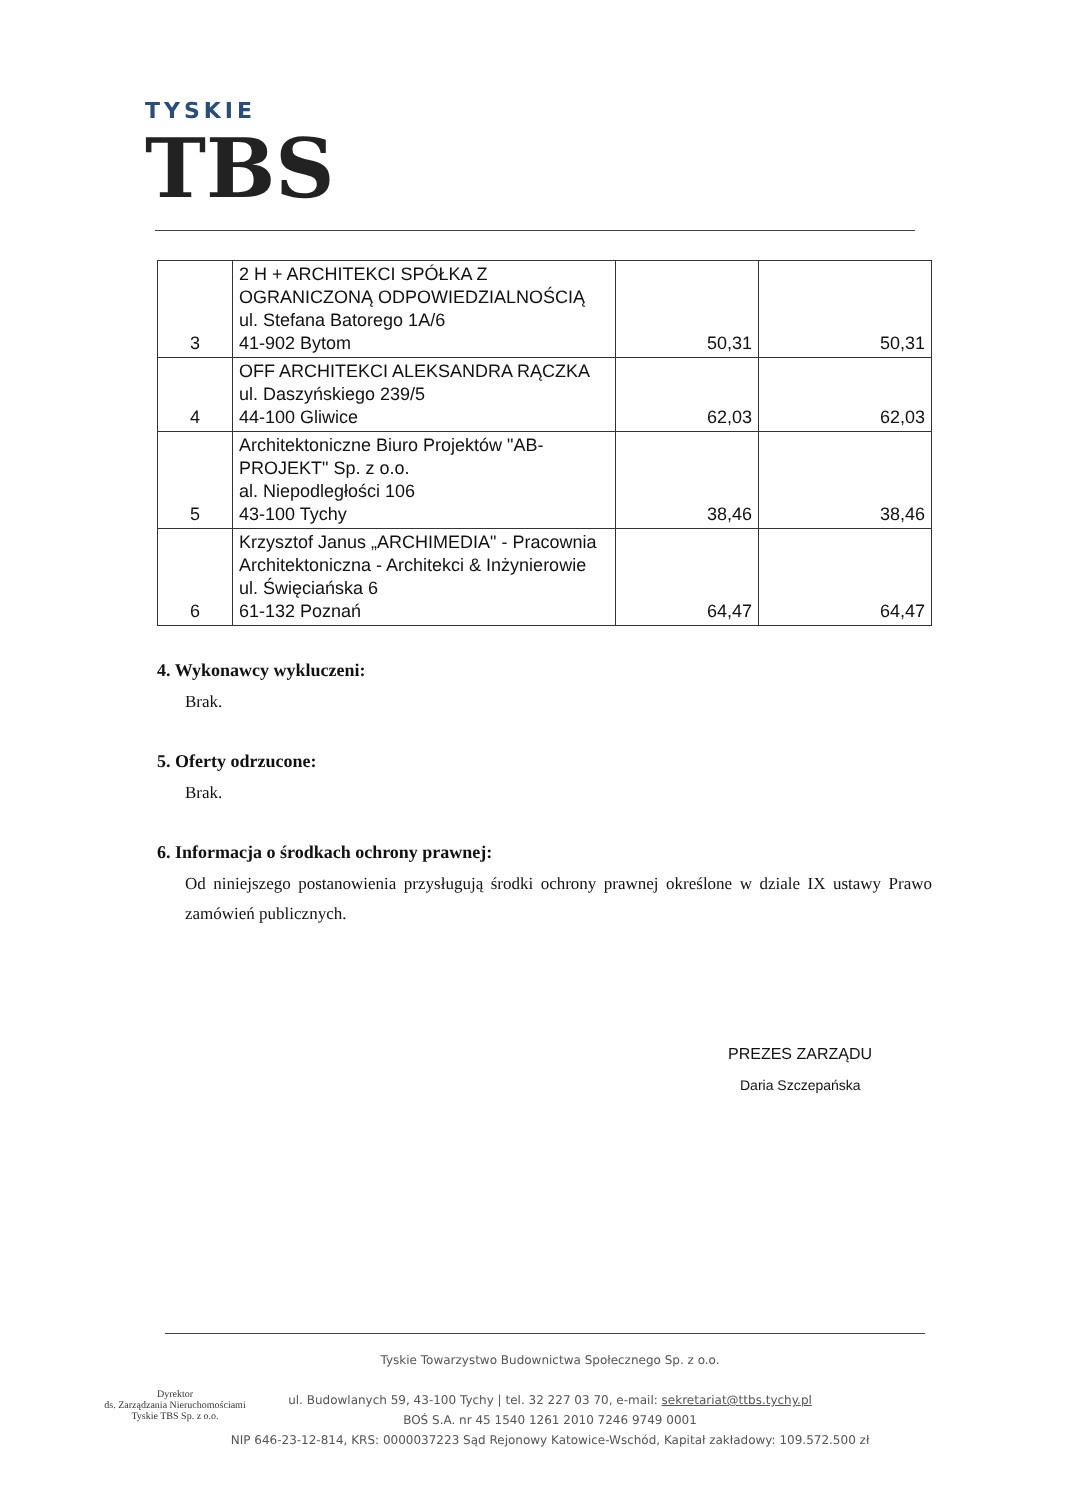TYSKIE
TBS
| 3 | 2 H + ARCHITEKCI SPÓŁKA Z OGRANICZONĄ ODPOWIEDZIALNOŚCIĄ ul. Stefana Batorego 1A/6 41-902 Bytom | 50,31 | 50,31 |
| 4 | OFF ARCHITEKCI ALEKSANDRA RĄCZKA ul. Daszyńskiego 239/5 44-100 Gliwice | 62,03 | 62,03 |
| 5 | Architektoniczne Biuro Projektów "AB-PROJEKT" Sp. z o.o. al. Niepodległości 106 43-100 Tychy | 38,46 | 38,46 |
| 6 | Krzysztof Janus „ARCHIMEDIA" - Pracownia Architektoniczna - Architekci & Inżynierowie ul. Święciańska 6 61-132 Poznań | 64,47 | 64,47 |
4. Wykonawcy wykluczeni:
Brak.
5. Oferty odrzucone:
Brak.
6. Informacja o środkach ochrony prawnej:
Od niniejszego postanowienia przysługują środki ochrony prawnej określone w dziale IX ustawy Prawo zamówień publicznych.
PREZES ZARZĄDU
Daria Szczepańska
Tyskie Towarzystwo Budownictwa Społecznego Sp. z o.o.
ul. Budowlanych 59, 43-100 Tychy | tel. 32 227 03 70, e-mail: sekretariat@ttbs.tychy.pl
BOŚ S.A. nr 45 1540 1261 2010 7246 9749 0001
NIP 646-23-12-814, KRS: 0000037223 Sąd Rejonowy Katowice-Wschód, Kapitał zakładowy: 109.572.500 zł
Dyrektor
ds. Zarządzania Nieruchomościami
Tyskie TBS Sp. z o.o.